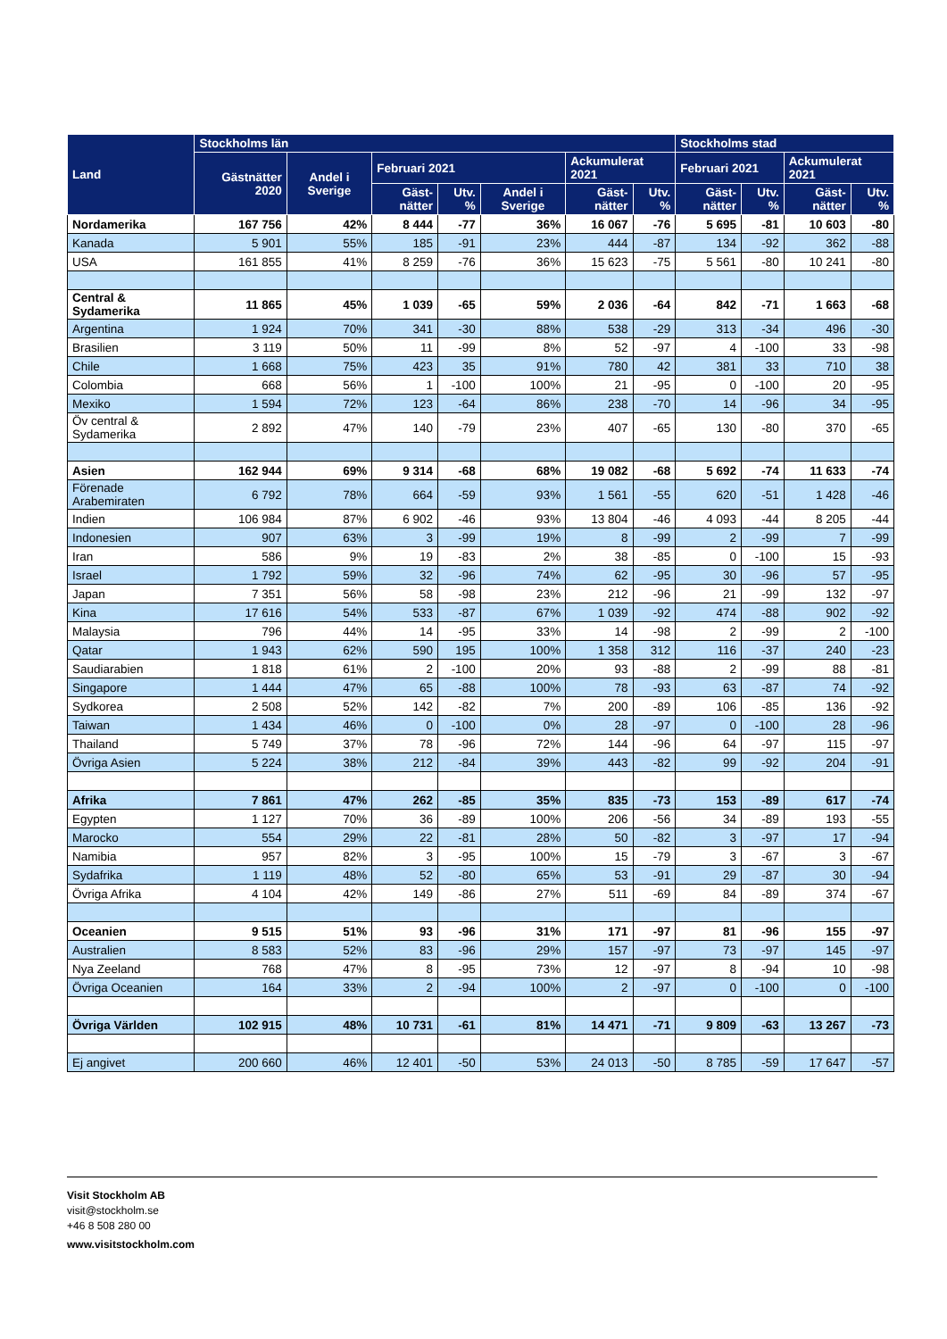| Land | Stockholms län | | | | | | | Stockholms stad | | | |
| --- | --- | --- | --- | --- | --- | --- | --- | --- | --- | --- | --- |
| | Gästnätter 2020 | Andel i Sverige | Februari 2021 | | | Ackumulerat 2021 | | Februari 2021 | | Ackumulerat 2021 | |
| | | | Gäst-nätter | Utv. % | Andel i Sverige | Gäst-nätter | Utv. % | Gäst-nätter | Utv. % | Gäst-nätter | Utv. % |
| Nordamerika | 167 756 | 42% | 8 444 | -77 | 36% | 16 067 | -76 | 5 695 | -81 | 10 603 | -80 |
| Kanada | 5 901 | 55% | 185 | -91 | 23% | 444 | -87 | 134 | -92 | 362 | -88 |
| USA | 161 855 | 41% | 8 259 | -76 | 36% | 15 623 | -75 | 5 561 | -80 | 10 241 | -80 |
| Central & Sydamerika | 11 865 | 45% | 1 039 | -65 | 59% | 2 036 | -64 | 842 | -71 | 1 663 | -68 |
| Argentina | 1 924 | 70% | 341 | -30 | 88% | 538 | -29 | 313 | -34 | 496 | -30 |
| Brasilien | 3 119 | 50% | 11 | -99 | 8% | 52 | -97 | 4 | -100 | 33 | -98 |
| Chile | 1 668 | 75% | 423 | 35 | 91% | 780 | 42 | 381 | 33 | 710 | 38 |
| Colombia | 668 | 56% | 1 | -100 | 100% | 21 | -95 | 0 | -100 | 20 | -95 |
| Mexiko | 1 594 | 72% | 123 | -64 | 86% | 238 | -70 | 14 | -96 | 34 | -95 |
| Öv central & Sydamerika | 2 892 | 47% | 140 | -79 | 23% | 407 | -65 | 130 | -80 | 370 | -65 |
| Asien | 162 944 | 69% | 9 314 | -68 | 68% | 19 082 | -68 | 5 692 | -74 | 11 633 | -74 |
| Förenade Arabemiraten | 6 792 | 78% | 664 | -59 | 93% | 1 561 | -55 | 620 | -51 | 1 428 | -46 |
| Indien | 106 984 | 87% | 6 902 | -46 | 93% | 13 804 | -46 | 4 093 | -44 | 8 205 | -44 |
| Indonesien | 907 | 63% | 3 | -99 | 19% | 8 | -99 | 2 | -99 | 7 | -99 |
| Iran | 586 | 9% | 19 | -83 | 2% | 38 | -85 | 0 | -100 | 15 | -93 |
| Israel | 1 792 | 59% | 32 | -96 | 74% | 62 | -95 | 30 | -96 | 57 | -95 |
| Japan | 7 351 | 56% | 58 | -98 | 23% | 212 | -96 | 21 | -99 | 132 | -97 |
| Kina | 17 616 | 54% | 533 | -87 | 67% | 1 039 | -92 | 474 | -88 | 902 | -92 |
| Malaysia | 796 | 44% | 14 | -95 | 33% | 14 | -98 | 2 | -99 | 2 | -100 |
| Qatar | 1 943 | 62% | 590 | 195 | 100% | 1 358 | 312 | 116 | -37 | 240 | -23 |
| Saudiarabien | 1 818 | 61% | 2 | -100 | 20% | 93 | -88 | 2 | -99 | 88 | -81 |
| Singapore | 1 444 | 47% | 65 | -88 | 100% | 78 | -93 | 63 | -87 | 74 | -92 |
| Sydkorea | 2 508 | 52% | 142 | -82 | 7% | 200 | -89 | 106 | -85 | 136 | -92 |
| Taiwan | 1 434 | 46% | 0 | -100 | 0% | 28 | -97 | 0 | -100 | 28 | -96 |
| Thailand | 5 749 | 37% | 78 | -96 | 72% | 144 | -96 | 64 | -97 | 115 | -97 |
| Övriga Asien | 5 224 | 38% | 212 | -84 | 39% | 443 | -82 | 99 | -92 | 204 | -91 |
| Afrika | 7 861 | 47% | 262 | -85 | 35% | 835 | -73 | 153 | -89 | 617 | -74 |
| Egypten | 1 127 | 70% | 36 | -89 | 100% | 206 | -56 | 34 | -89 | 193 | -55 |
| Marocko | 554 | 29% | 22 | -81 | 28% | 50 | -82 | 3 | -97 | 17 | -94 |
| Namibia | 957 | 82% | 3 | -95 | 100% | 15 | -79 | 3 | -67 | 3 | -67 |
| Sydafrika | 1 119 | 48% | 52 | -80 | 65% | 53 | -91 | 29 | -87 | 30 | -94 |
| Övriga Afrika | 4 104 | 42% | 149 | -86 | 27% | 511 | -69 | 84 | -89 | 374 | -67 |
| Oceanien | 9 515 | 51% | 93 | -96 | 31% | 171 | -97 | 81 | -96 | 155 | -97 |
| Australien | 8 583 | 52% | 83 | -96 | 29% | 157 | -97 | 73 | -97 | 145 | -97 |
| Nya Zeeland | 768 | 47% | 8 | -95 | 73% | 12 | -97 | 8 | -94 | 10 | -98 |
| Övriga Oceanien | 164 | 33% | 2 | -94 | 100% | 2 | -97 | 0 | -100 | 0 | -100 |
| Övriga Världen | 102 915 | 48% | 10 731 | -61 | 81% | 14 471 | -71 | 9 809 | -63 | 13 267 | -73 |
| Ej angivet | 200 660 | 46% | 12 401 | -50 | 53% | 24 013 | -50 | 8 785 | -59 | 17 647 | -57 |
Visit Stockholm AB
visit@stockholm.se
+46 8 508 280 00
www.visitstockholm.com